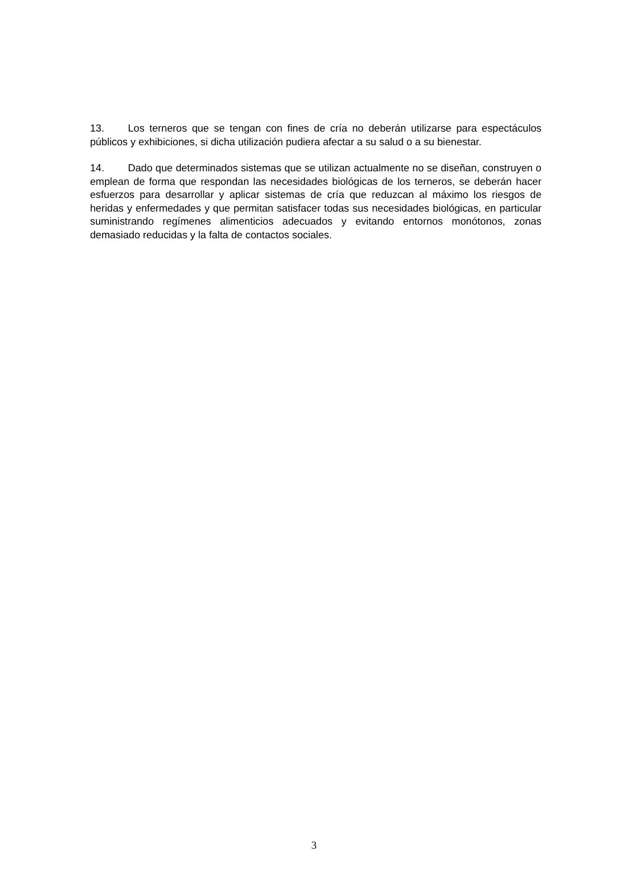13. Los terneros que se tengan con fines de cría no deberán utilizarse para espectáculos públicos y exhibiciones, si dicha utilización pudiera afectar a su salud o a su bienestar.
14. Dado que determinados sistemas que se utilizan actualmente no se diseñan, construyen o emplean de forma que respondan las necesidades biológicas de los terneros, se deberán hacer esfuerzos para desarrollar y aplicar sistemas de cría que reduzcan al máximo los riesgos de heridas y enfermedades y que permitan satisfacer todas sus necesidades biológicas, en particular suministrando regímenes alimenticios adecuados y evitando entornos monótonos, zonas demasiado reducidas y la falta de contactos sociales.
3